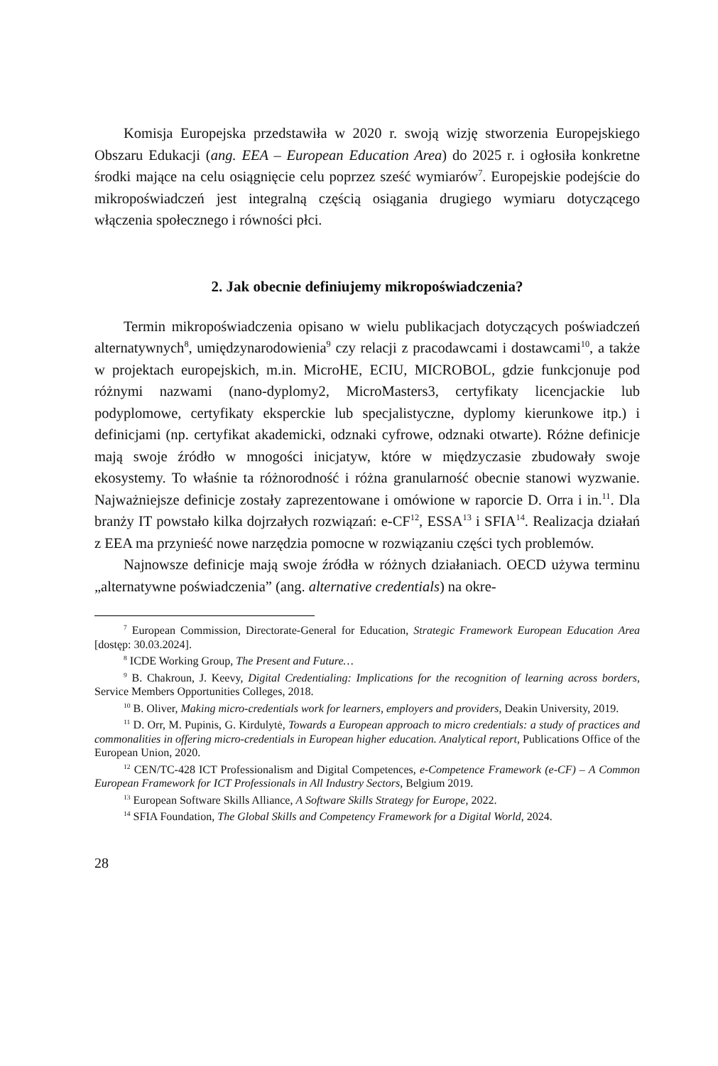Komisja Europejska przedstawiła w 2020 r. swoją wizję stworzenia Europejskiego Obszaru Edukacji (ang. EEA – European Education Area) do 2025 r. i ogłosiła konkretne środki mające na celu osiągnięcie celu poprzez sześć wymiarów<sup>7</sup>. Europejskie podejście do mikropoświadczeń jest integralną częścią osiągania drugiego wymiaru dotyczącego włączenia społecznego i równości płci.
2. Jak obecnie definiujemy mikropoświadczenia?
Termin mikropoświadczenia opisano w wielu publikacjach dotyczących poświadczeń alternatywnych<sup>8</sup>, umiędzynarodowienia<sup>9</sup> czy relacji z pracodawcami i dostawcami<sup>10</sup>, a także w projektach europejskich, m.in. MicroHE, ECIU, MICROBOL, gdzie funkcjonuje pod różnymi nazwami (nano-dyplomy2, MicroMasters3, certyfikaty licencjackie lub podyplomowe, certyfikaty eksperckie lub specjalistyczne, dyplomy kierunkowe itp.) i definicjami (np. certyfikat akademicki, odznaki cyfrowe, odznaki otwarte). Różne definicje mają swoje źródło w mnogości inicjatyw, które w międzyczasie zbudowały swoje ekosystemy. To właśnie ta różnorodność i różna granularność obecnie stanowi wyzwanie. Najważniejsze definicje zostały zaprezentowane i omówione w raporcie D. Orra i in.<sup>11</sup>. Dla branży IT powstało kilka dojrzałych rozwiązań: e-CF<sup>12</sup>, ESSA<sup>13</sup> i SFIA<sup>14</sup>. Realizacja działań z EEA ma przynieść nowe narzędzia pomocne w rozwiązaniu części tych problemów.
Najnowsze definicje mają swoje źródła w różnych działaniach. OECD używa terminu „alternatywne poświadczenia” (ang. alternative credentials) na okre-
<sup>7</sup> European Commission, Directorate-General for Education, Strategic Framework European Education Area [dostęp: 30.03.2024].
<sup>8</sup> ICDE Working Group, The Present and Future…
<sup>9</sup> B. Chakroun, J. Keevy, Digital Credentialing: Implications for the recognition of learning across borders, Service Members Opportunities Colleges, 2018.
<sup>10</sup> B. Oliver, Making micro-credentials work for learners, employers and providers, Deakin University, 2019.
<sup>11</sup> D. Orr, M. Pupinis, G. Kirdulytė, Towards a European approach to micro credentials: a study of practices and commonalities in offering micro-credentials in European higher education. Analytical report, Publications Office of the European Union, 2020.
<sup>12</sup> CEN/TC-428 ICT Professionalism and Digital Competences, e-Competence Framework (e-CF) – A Common European Framework for ICT Professionals in All Industry Sectors, Belgium 2019.
<sup>13</sup> European Software Skills Alliance, A Software Skills Strategy for Europe, 2022.
<sup>14</sup> SFIA Foundation, The Global Skills and Competency Framework for a Digital World, 2024.
28